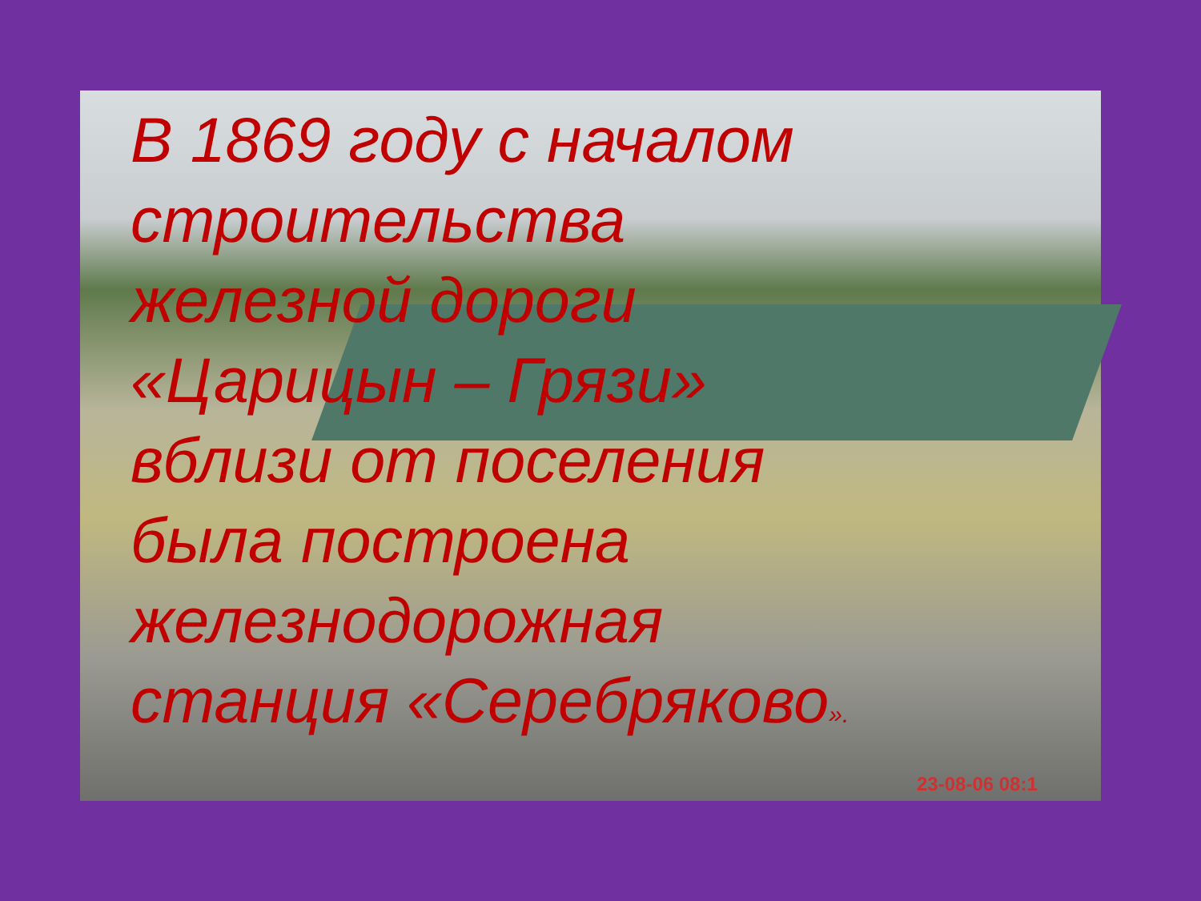В 1869 году с началом строительства железной дороги «Царицын – Грязи» вблизи от поселения была построена железнодорожная станция «Серебряково».
23-08-06 08:1